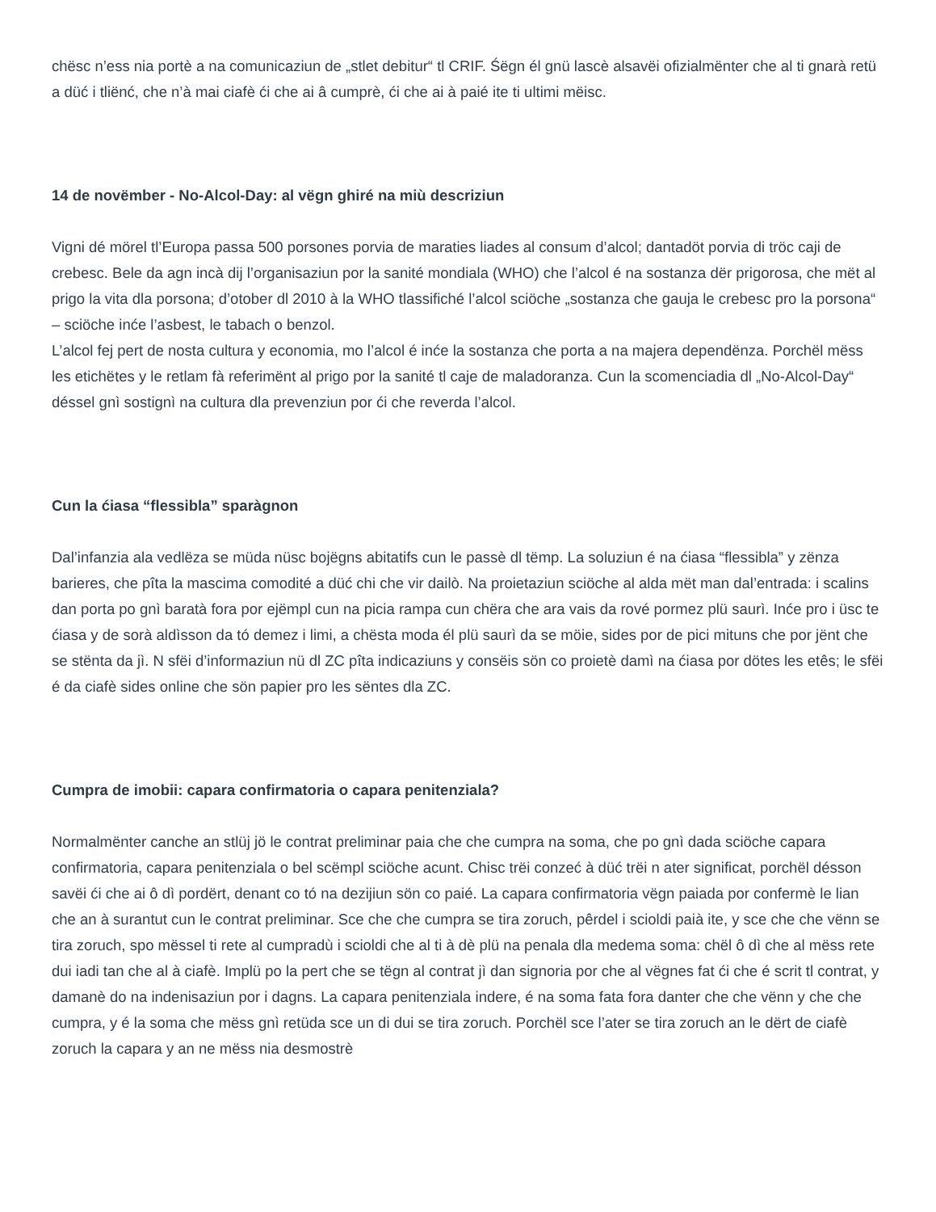chësc n’ess nia portè a na comunicaziun de „stlet debitur“ tl CRIF. Śëgn él gnü lascè alsavëi ofizialmënter che al ti gnarà retü a düć i tliënć, che n’à mai ciafè ći che ai â cumprè, ći che ai à paié ite ti ultimi mëisc.
14 de novëmber - No-Alcol-Day: al vëgn ghiré na miù descriziun
Vigni dé mörel tl’Europa passa 500 porsones porvia de maraties liades al consum d’alcol; dantadöt porvia di tröc caji de crebesc. Bele da agn incà dij l’organisaziun por la sanité mondiala (WHO) che l’alcol é na sostanza dër prigorosa, che mët al prigo la vita dla porsona; d’otober dl 2010 à la WHO tlassifiché l’alcol sciöche „sostanza che gauja le crebesc pro la porsona“ – sciöche inće l’asbest, le tabach o benzol.
L’alcol fej pert de nosta cultura y economia, mo l’alcol é inće la sostanza che porta a na majera dependënza. Porchël mëss les etichëtes y le retlam fà referimënt al prigo por la sanité tl caje de maladoranza. Cun la scomenciadia dl „No-Alcol-Day“ déssel gnì sostignì na cultura dla prevenziun por ći che reverda l’alcol.
Cun la ćiasa “flessibla” sparàgnon
Dal’infanzia ala vedlëza se müda nüsc bojëgns abitatifs cun le passè dl tëmp. La soluziun é na ćiasa “flessibla” y zënza barieres, che pîta la mascima comodité a düć chi che vir dailò. Na proietaziun sciöche al alda mët man dal’entrada: i scalins dan porta po gnì baratà fora por ejëmpl cun na picia rampa cun chëra che ara vais da rové pormez plü saurì. Inće pro i üsc te ćiasa y de sorà aldìsson da tó demez i limi, a chësta moda él plü saurì da se möie, sides por de pici mituns che por jënt che se stënta da jì. N sfëi d’informaziun nü dl ZC pîta indicaziuns y consëis sön co proietè damì na ćiasa por dötes les etês; le sfëi é da ciafè sides online che sön papier pro les sëntes dla ZC.
Cumpra de imobii: capara confirmatoria o capara penitenziala?
Normalmënter canche an stlüj jö le contrat preliminar paia che che cumpra na soma, che po gnì dada sciöche capara confirmatoria, capara penitenziala o bel scëmpl sciöche acunt. Chisc trëi conzeć à düć trëi n ater significat, porchël désson savëi ći che ai ô dì pordërt, denant co tó na dezijiun sön co paié. La capara confirmatoria vëgn paiada por confermè le lian che an à surantut cun le contrat preliminar. Sce che che cumpra se tira zoruch, pêrdel i scioldi paià ite, y sce che che vënn se tira zoruch, spo mëssel ti rete al cumpradù i scioldi che al ti à dè plü na penala dla medema soma: chël ô dì che al mëss rete dui iadi tan che al à ciafè. Implü po la pert che se tëgn al contrat jì dan signoria por che al vëgnes fat ći che é scrit tl contrat, y damanè do na indenisaziun por i dagns. La capara penitenziala indere, é na soma fata fora danter che che vënn y che che cumpra, y é la soma che mëss gnì retüda sce un di dui se tira zoruch. Porchël sce l’ater se tira zoruch an le dërt de ciafè zoruch la capara y an ne mëss nia desmostrè